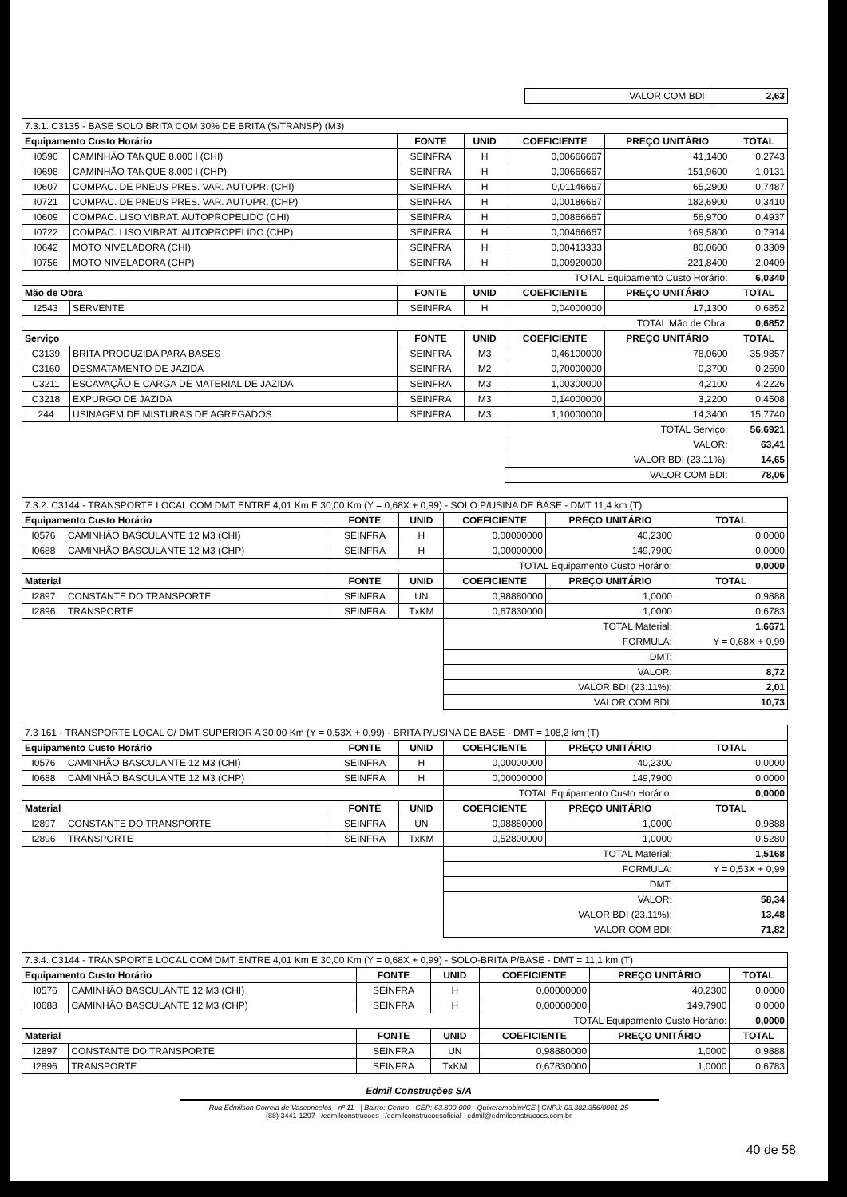| VALOR COM BDI: | 2,63 |
| 7.3.1. C3135 - BASE SOLO BRITA COM 30% DE BRITA (S/TRANSP) (M3) | | | | | | |
| Equipamento Custo Horário | | FONTE | UNID | COEFICIENTE | PREÇO UNITÁRIO | TOTAL |
| I0590 | CAMINHÃO TANQUE 8.000 l (CHI) | SEINFRA | H | 0,00666667 | 41,1400 | 0,2743 |
| I0698 | CAMINHÃO TANQUE 8.000 l (CHP) | SEINFRA | H | 0,00666667 | 151,9600 | 1,0131 |
| I0607 | COMPAC. DE PNEUS PRES. VAR. AUTOPR. (CHI) | SEINFRA | H | 0,01146667 | 65,2900 | 0,7487 |
| I0721 | COMPAC. DE PNEUS PRES. VAR. AUTOPR. (CHP) | SEINFRA | H | 0,00186667 | 182,6900 | 0,3410 |
| I0609 | COMPAC. LISO VIBRAT. AUTOPROPELIDO (CHI) | SEINFRA | H | 0,00866667 | 56,9700 | 0,4937 |
| I0722 | COMPAC. LISO VIBRAT. AUTOPROPELIDO (CHP) | SEINFRA | H | 0,00466667 | 169,5800 | 0,7914 |
| I0642 | MOTO NIVELADORA (CHI) | SEINFRA | H | 0,00413333 | 80,0600 | 0,3309 |
| I0756 | MOTO NIVELADORA (CHP) | SEINFRA | H | 0,00920000 | 221,8400 | 2,0409 |
| | | | | TOTAL Equipamento Custo Horário: | | 6,0340 |
| Mão de Obra | | FONTE | UNID | COEFICIENTE | PREÇO UNITÁRIO | TOTAL |
| I2543 | SERVENTE | SEINFRA | H | 0,04000000 | 17,1300 | 0,6852 |
| | | | | TOTAL Mão de Obra: | | 0,6852 |
| Serviço | | FONTE | UNID | COEFICIENTE | PREÇO UNITÁRIO | TOTAL |
| C3139 | BRITA PRODUZIDA PARA BASES | SEINFRA | M3 | 0,46100000 | 78,0600 | 35,9857 |
| C3160 | DESMATAMENTO DE JAZIDA | SEINFRA | M2 | 0,70000000 | 0,3700 | 0,2590 |
| C3211 | ESCAVAÇÃO E CARGA DE MATERIAL DE JAZIDA | SEINFRA | M3 | 1,00300000 | 4,2100 | 4,2226 |
| C3218 | EXPURGO DE JAZIDA | SEINFRA | M3 | 0,14000000 | 3,2200 | 0,4508 |
| 244 | USINAGEM DE MISTURAS DE AGREGADOS | SEINFRA | M3 | 1,10000000 | 14,3400 | 15,7740 |
| | | | | TOTAL Serviço: | | 56,6921 |
| | | | | VALOR: | | 63,41 |
| | | | | VALOR BDI (23.11%): | | 14,65 |
| | | | | VALOR COM BDI: | | 78,06 |
| 7.3.2. C3144 - TRANSPORTE LOCAL COM DMT ENTRE 4,01 Km E 30,00 Km (Y = 0,68X + 0,99) - SOLO P/USINA DE BASE - DMT 11,4 km (T) | | | | | | |
| Equipamento Custo Horário | | FONTE | UNID | COEFICIENTE | PREÇO UNITÁRIO | TOTAL |
| I0576 | CAMINHÃO BASCULANTE 12 M3 (CHI) | SEINFRA | H | 0,00000000 | 40,2300 | 0,0000 |
| I0688 | CAMINHÃO BASCULANTE 12 M3 (CHP) | SEINFRA | H | 0,00000000 | 149,7900 | 0,0000 |
| | | | | TOTAL Equipamento Custo Horário: | | 0,0000 |
| Material | | FONTE | UNID | COEFICIENTE | PREÇO UNITÁRIO | TOTAL |
| I2897 | CONSTANTE DO TRANSPORTE | SEINFRA | UN | 0,98880000 | 1,0000 | 0,9888 |
| I2896 | TRANSPORTE | SEINFRA | TxKM | 0,67830000 | 1,0000 | 0,6783 |
| | | | | TOTAL Material: | | 1,6671 |
| | | | | FORMULA: | | Y = 0,68X + 0,99 |
| | | | | DMT: | | |
| | | | | VALOR: | | 8,72 |
| | | | | VALOR BDI (23.11%): | | 2,01 |
| | | | | VALOR COM BDI: | | 10,73 |
| 7.3 161 - TRANSPORTE LOCAL C/ DMT SUPERIOR A 30,00 Km (Y = 0,53X + 0,99) - BRITA P/USINA DE BASE - DMT = 108,2 km (T) | | | | | | |
| Equipamento Custo Horário | | FONTE | UNID | COEFICIENTE | PREÇO UNITÁRIO | TOTAL |
| I0576 | CAMINHÃO BASCULANTE 12 M3 (CHI) | SEINFRA | H | 0,00000000 | 40,2300 | 0,0000 |
| I0688 | CAMINHÃO BASCULANTE 12 M3 (CHP) | SEINFRA | H | 0,00000000 | 149,7900 | 0,0000 |
| | | | | TOTAL Equipamento Custo Horário: | | 0,0000 |
| Material | | FONTE | UNID | COEFICIENTE | PREÇO UNITÁRIO | TOTAL |
| I2897 | CONSTANTE DO TRANSPORTE | SEINFRA | UN | 0,98880000 | 1,0000 | 0,9888 |
| I2896 | TRANSPORTE | SEINFRA | TxKM | 0,52800000 | 1,0000 | 0,5280 |
| | | | | TOTAL Material: | | 1,5168 |
| | | | | FORMULA: | | Y = 0,53X + 0,99 |
| | | | | DMT: | | |
| | | | | VALOR: | | 58,34 |
| | | | | VALOR BDI (23.11%): | | 13,48 |
| | | | | VALOR COM BDI: | | 71,82 |
| 7.3.4. C3144 - TRANSPORTE LOCAL COM DMT ENTRE 4,01 Km E 30,00 Km (Y = 0,68X + 0,99) - SOLO-BRITA P/BASE - DMT = 11,1 km (T) | | | | | | |
| Equipamento Custo Horário | | FONTE | UNID | COEFICIENTE | PREÇO UNITÁRIO | TOTAL |
| I0576 | CAMINHÃO BASCULANTE 12 M3 (CHI) | SEINFRA | H | 0,00000000 | 40,2300 | 0,0000 |
| I0688 | CAMINHÃO BASCULANTE 12 M3 (CHP) | SEINFRA | H | 0,00000000 | 149,7900 | 0,0000 |
| | | | | TOTAL Equipamento Custo Horário: | | 0,0000 |
| Material | | FONTE | UNID | COEFICIENTE | PREÇO UNITÁRIO | TOTAL |
| I2897 | CONSTANTE DO TRANSPORTE | SEINFRA | UN | 0,98880000 | 1,0000 | 0,9888 |
| I2896 | TRANSPORTE | SEINFRA | TxKM | 0,67830000 | 1,0000 | 0,6783 |
Edmil Construções S/A
Rua Edmilson Correia de Vasconcelos - nº 11 - | Bairro: Centro - CEP: 63.800-000 - Quixeramobim/CE | CNPJ: 03.382.356/0001-25
(88) 3441-1297 /edmilconstrucoes /edmilconstrucoesoficial edmil@edmilconstrucoes.com.br
40 de 58